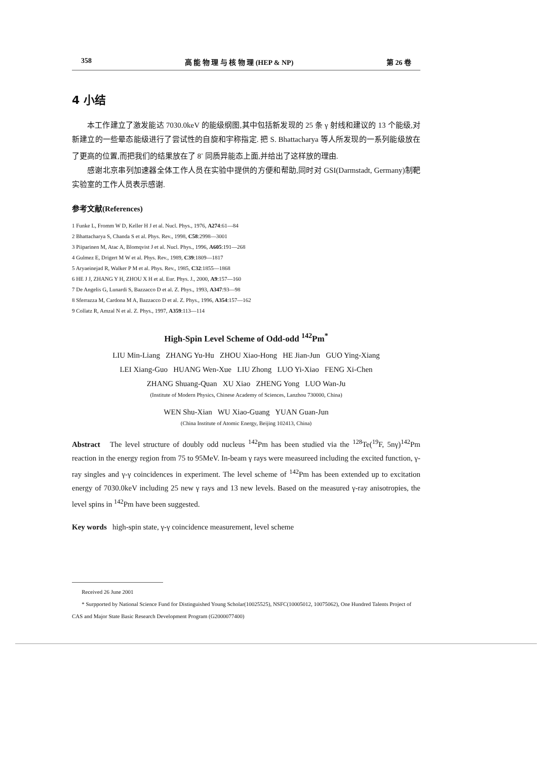358 高 能 物 理 与 核 物 理 (HEP & NP) 第 26 卷
4 小结
本工作建立了激发能达 7030.0keV 的能级纲图,其中包括新发现的 25 条 γ 射线和建议的 13 个能级,对新建立的一些晕态能级进行了尝试性的自旋和宇称指定. 把 S. Bhattacharya 等人所发现的一系列能级放在了更高的位置,而把我们的结果放在了 8<sup>-</sup> 同质异能态上面,并给出了这样放的理由.
感谢北京串列加速器全体工作人员在实验中提供的方便和帮助,同时对 GSI(Darmstadt, Germany)制靶实验室的工作人员表示感谢.
参考文献(References)
1 Funke L, Fromm W D, Keller H J et al. Nucl. Phys., 1976, A274:61—84
2 Bhattacharya S, Chanda S et al. Phys. Rev., 1998, C58:2998—3001
3 Piiparinen M, Atac A, Blomqvist J et al. Nucl. Phys., 1996, A605:191—268
4 Gulmez E, Drigert M W et al. Phys. Rev., 1989, C39:1809—1817
5 Aryaeinejad R, Walker P M et al. Phys. Rev., 1985, C32:1855—1868
6 HE J J, ZHANG Y H, ZHOU X H et al. Eur. Phys. J., 2000, A9:157—160
7 De Angelis G, Lunardi S, Bazzacco D et al. Z. Phys., 1993, A347:93—98
8 Sferrazza M, Cardona M A, Bazzacco D et al. Z. Phys., 1996, A354:157—162
9 Collatz R, Amzal N et al. Z. Phys., 1997, A359:113—114
High-Spin Level Scheme of Odd-odd <sup>142</sup>Pm<sup>*</sup>
LIU Min-Liang ZHANG Yu-Hu ZHOU Xiao-Hong HE Jian-Jun GUO Ying-Xiang
LEI Xiang-Guo HUANG Wen-Xue LIU Zhong LUO Yi-Xiao FENG Xi-Chen
ZHANG Shuang-Quan XU Xiao ZHENG Yong LUO Wan-Ju
(Institute of Modern Physics, Chinese Academy of Sciences, Lanzhou 730000, China)
WEN Shu-Xian WU Xiao-Guang YUAN Guan-Jun
(China Institute of Atomic Energy, Beijing 102413, China)
Abstract The level structure of doubly odd nucleus <sup>142</sup>Pm has been studied via the <sup>128</sup>Te(<sup>19</sup>F, 5nγ)<sup>142</sup>Pm reaction in the energy region from 75 to 95MeV. In-beam γ rays were measureed including the excited function, γ-ray singles and γ-γ coincidences in experiment. The level scheme of <sup>142</sup>Pm has been extended up to excitation energy of 7030.0keV including 25 new γ rays and 13 new levels. Based on the measured γ-ray anisotropies, the level spins in <sup>142</sup>Pm have been suggested.
Key words high-spin state, γ-γ coincidence measurement, level scheme
Received 26 June 2001
* Surpported by National Science Fund for Distinguished Young Scholar(10025525), NSFC(10005012, 10075062), One Hundred Talents Project of CAS and Major State Basic Research Development Program (G2000077400)